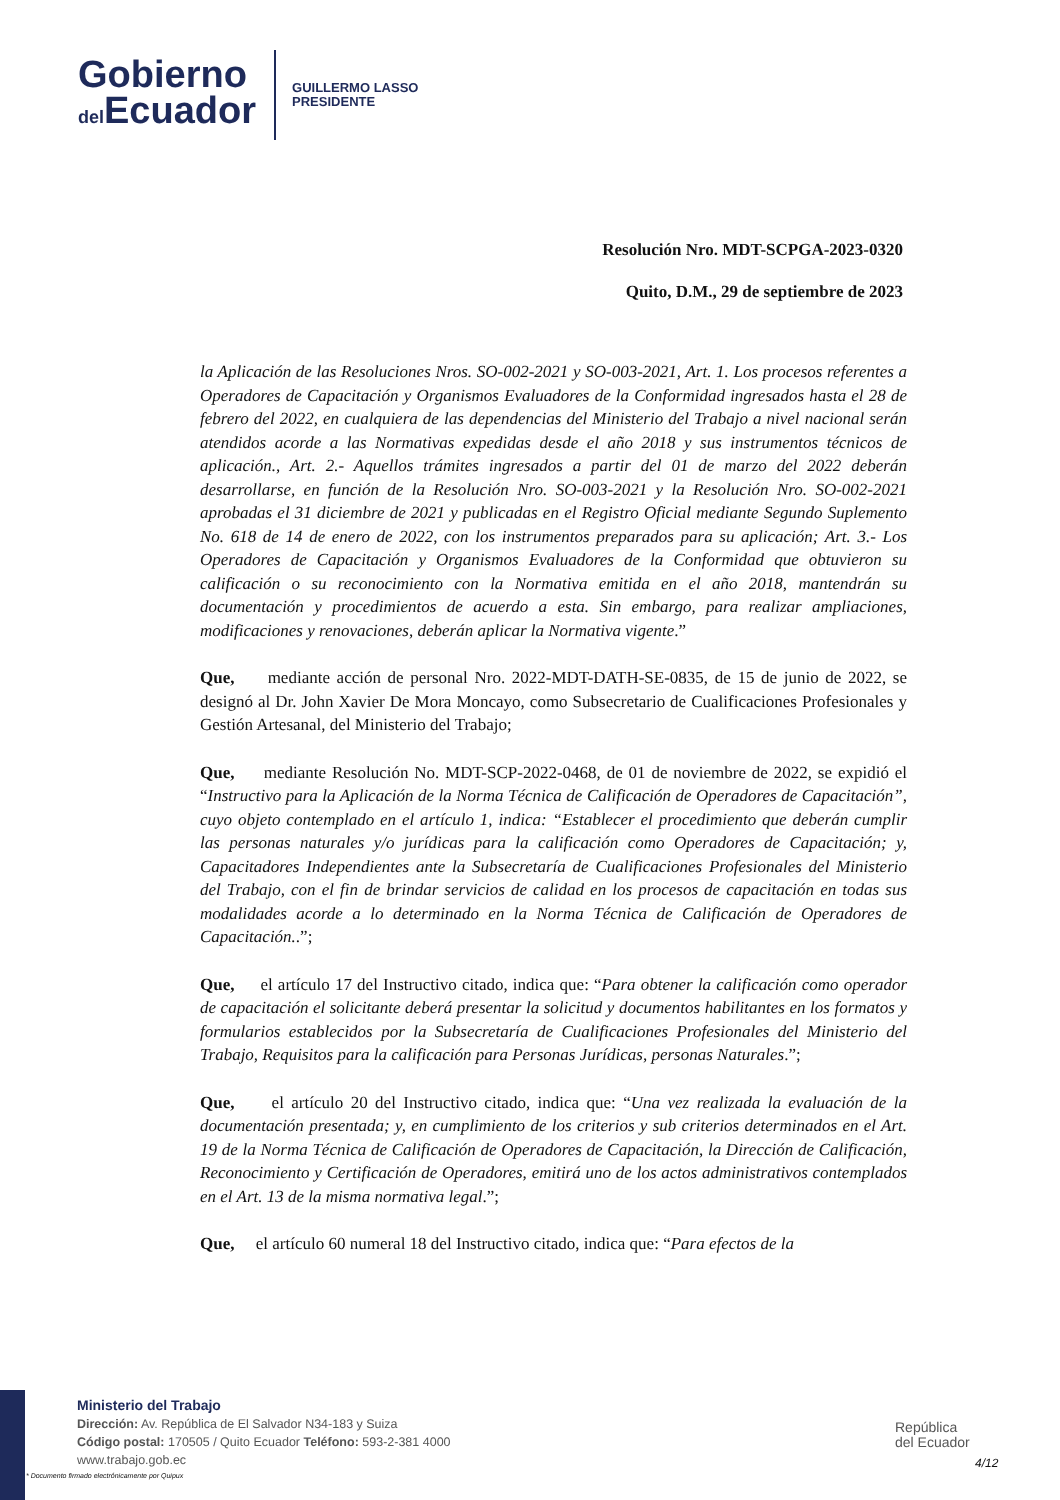Gobierno
del Ecuador
GUILLERMO LASSO
PRESIDENTE
Resolución Nro. MDT-SCPGA-2023-0320
Quito, D.M., 29 de septiembre de 2023
la Aplicación de las Resoluciones Nros. SO-002-2021 y SO-003-2021, Art. 1. Los procesos referentes a Operadores de Capacitación y Organismos Evaluadores de la Conformidad ingresados hasta el 28 de febrero del 2022, en cualquiera de las dependencias del Ministerio del Trabajo a nivel nacional serán atendidos acorde a las Normativas expedidas desde el año 2018 y sus instrumentos técnicos de aplicación., Art. 2.- Aquellos trámites ingresados a partir del 01 de marzo del 2022 deberán desarrollarse, en función de la Resolución Nro. SO-003-2021 y la Resolución Nro. SO-002-2021 aprobadas el 31 diciembre de 2021 y publicadas en el Registro Oficial mediante Segundo Suplemento No. 618 de 14 de enero de 2022, con los instrumentos preparados para su aplicación; Art. 3.- Los Operadores de Capacitación y Organismos Evaluadores de la Conformidad que obtuvieron su calificación o su reconocimiento con la Normativa emitida en el año 2018, mantendrán su documentación y procedimientos de acuerdo a esta. Sin embargo, para realizar ampliaciones, modificaciones y renovaciones, deberán aplicar la Normativa vigente.”
Que, mediante acción de personal Nro. 2022-MDT-DATH-SE-0835, de 15 de junio de 2022, se designó al Dr. John Xavier De Mora Moncayo, como Subsecretario de Cualificaciones Profesionales y Gestión Artesanal, del Ministerio del Trabajo;
Que, mediante Resolución No. MDT-SCP-2022-0468, de 01 de noviembre de 2022, se expidió el “Instructivo para la Aplicación de la Norma Técnica de Calificación de Operadores de Capacitación”, cuyo objeto contemplado en el artículo 1, indica: “Establecer el procedimiento que deberán cumplir las personas naturales y/o jurídicas para la calificación como Operadores de Capacitación; y, Capacitadores Independientes ante la Subsecretaría de Cualificaciones Profesionales del Ministerio del Trabajo, con el fin de brindar servicios de calidad en los procesos de capacitación en todas sus modalidades acorde a lo determinado en la Norma Técnica de Calificación de Operadores de Capacitación..”;
Que, el artículo 17 del Instructivo citado, indica que: “Para obtener la calificación como operador de capacitación el solicitante deberá presentar la solicitud y documentos habilitantes en los formatos y formularios establecidos por la Subsecretaría de Cualificaciones Profesionales del Ministerio del Trabajo, Requisitos para la calificación para Personas Jurídicas, personas Naturales.”;
Que, el artículo 20 del Instructivo citado, indica que: “Una vez realizada la evaluación de la documentación presentada; y, en cumplimiento de los criterios y sub criterios determinados en el Art. 19 de la Norma Técnica de Calificación de Operadores de Capacitación, la Dirección de Calificación, Reconocimiento y Certificación de Operadores, emitirá uno de los actos administrativos contemplados en el Art. 13 de la misma normativa legal.”;
Que, el artículo 60 numeral 18 del Instructivo citado, indica que: “Para efectos de la
Ministerio del Trabajo
Dirección: Av. República de El Salvador N34-183 y Suiza
Código postal: 170505 / Quito Ecuador Teléfono: 593-2-381 4000
www.trabajo.gob.ec
República
del Ecuador
4/12
* Documento firmado electrónicamente por Quipux